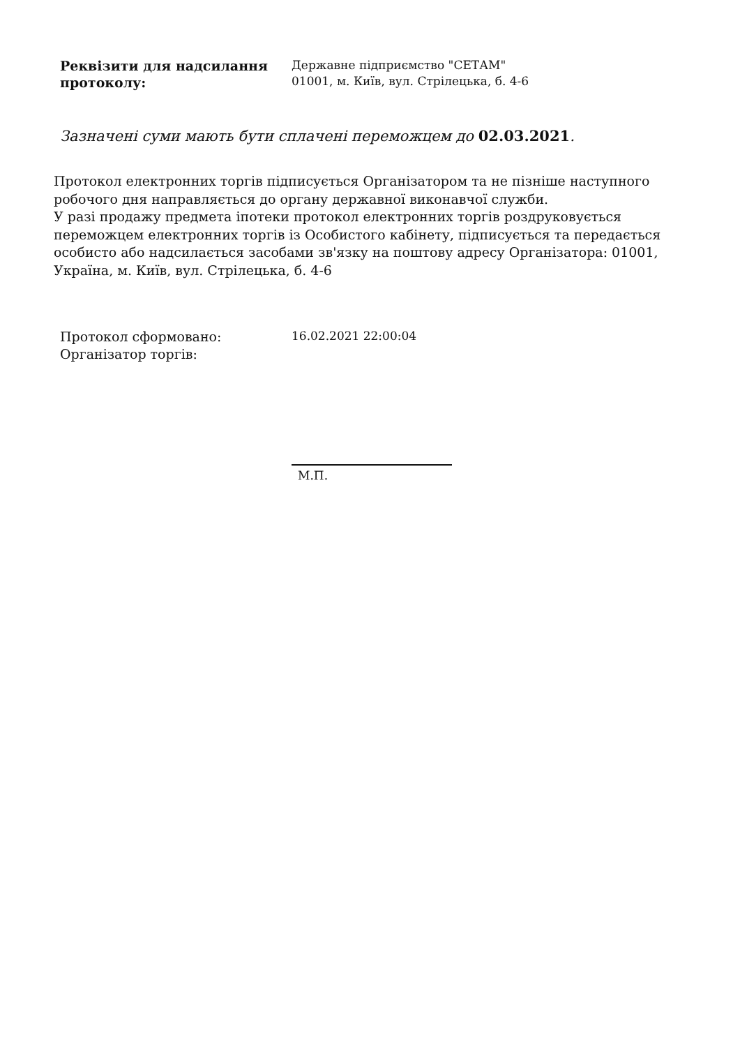Реквізити для надсилання протоколу:
Державне підприємство "СЕТАМ"
01001, м. Київ, вул. Стрілецька, б. 4-6
Зазначені суми мають бути сплачені переможцем до 02.03.2021.
Протокол електронних торгів підписується Організатором та не пізніше наступного робочого дня направляється до органу державної виконавчої служби.
У разі продажу предмета іпотеки протокол електронних торгів роздруковується переможцем електронних торгів із Особистого кабінету, підписується та передається особисто або надсилається засобами зв'язку на поштову адресу Організатора: 01001, Україна, м. Київ, вул. Стрілецька, б. 4-6
Протокол сформовано:
Організатор торгів:
16.02.2021 22:00:04
М.П.